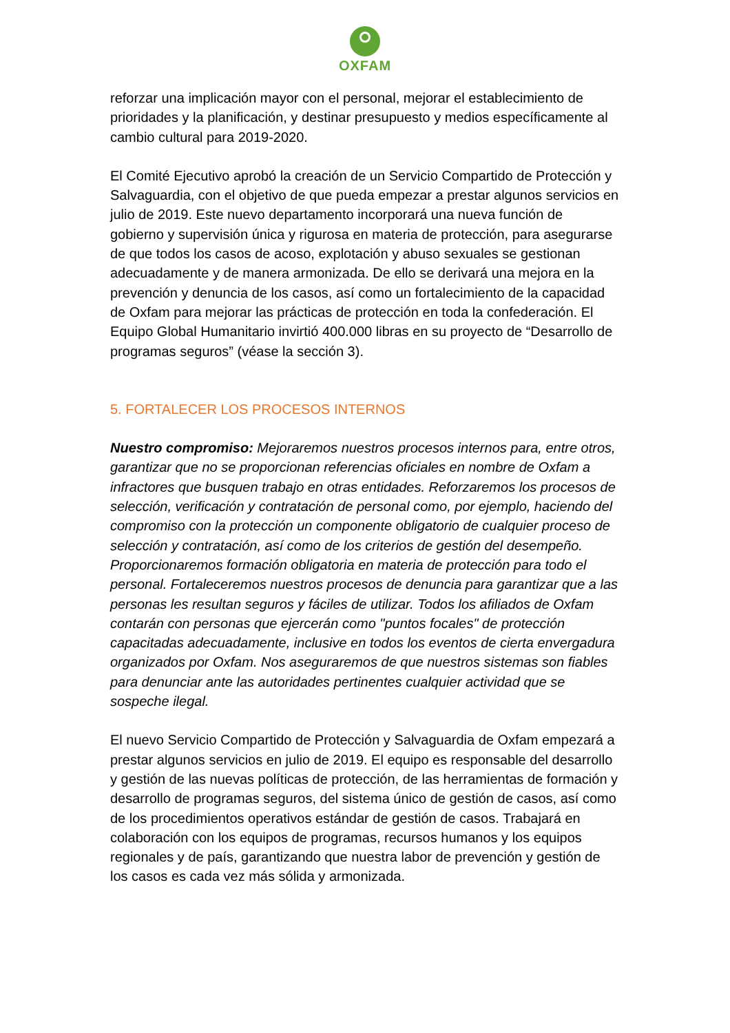OXFAM
reforzar una implicación mayor con el personal, mejorar el establecimiento de prioridades y la planificación, y destinar presupuesto y medios específicamente al cambio cultural para 2019-2020.
El Comité Ejecutivo aprobó la creación de un Servicio Compartido de Protección y Salvaguardia, con el objetivo de que pueda empezar a prestar algunos servicios en julio de 2019. Este nuevo departamento incorporará una nueva función de gobierno y supervisión única y rigurosa en materia de protección, para asegurarse de que todos los casos de acoso, explotación y abuso sexuales se gestionan adecuadamente y de manera armonizada. De ello se derivará una mejora en la prevención y denuncia de los casos, así como un fortalecimiento de la capacidad de Oxfam para mejorar las prácticas de protección en toda la confederación. El Equipo Global Humanitario invirtió 400.000 libras en su proyecto de “Desarrollo de programas seguros” (véase la sección 3).
5. FORTALECER LOS PROCESOS INTERNOS
Nuestro compromiso: Mejoraremos nuestros procesos internos para, entre otros, garantizar que no se proporcionan referencias oficiales en nombre de Oxfam a infractores que busquen trabajo en otras entidades. Reforzaremos los procesos de selección, verificación y contratación de personal como, por ejemplo, haciendo del compromiso con la protección un componente obligatorio de cualquier proceso de selección y contratación, así como de los criterios de gestión del desempeño. Proporcionaremos formación obligatoria en materia de protección para todo el personal. Fortaleceremos nuestros procesos de denuncia para garantizar que a las personas les resultan seguros y fáciles de utilizar. Todos los afiliados de Oxfam contarán con personas que ejercerán como "puntos focales" de protección capacitadas adecuadamente, inclusive en todos los eventos de cierta envergadura organizados por Oxfam. Nos aseguraremos de que nuestros sistemas son fiables para denunciar ante las autoridades pertinentes cualquier actividad que se sospeche ilegal.
El nuevo Servicio Compartido de Protección y Salvaguardia de Oxfam empezará a prestar algunos servicios en julio de 2019. El equipo es responsable del desarrollo y gestión de las nuevas políticas de protección, de las herramientas de formación y desarrollo de programas seguros, del sistema único de gestión de casos, así como de los procedimientos operativos estándar de gestión de casos. Trabajará en colaboración con los equipos de programas, recursos humanos y los equipos regionales y de país, garantizando que nuestra labor de prevención y gestión de los casos es cada vez más sólida y armonizada.